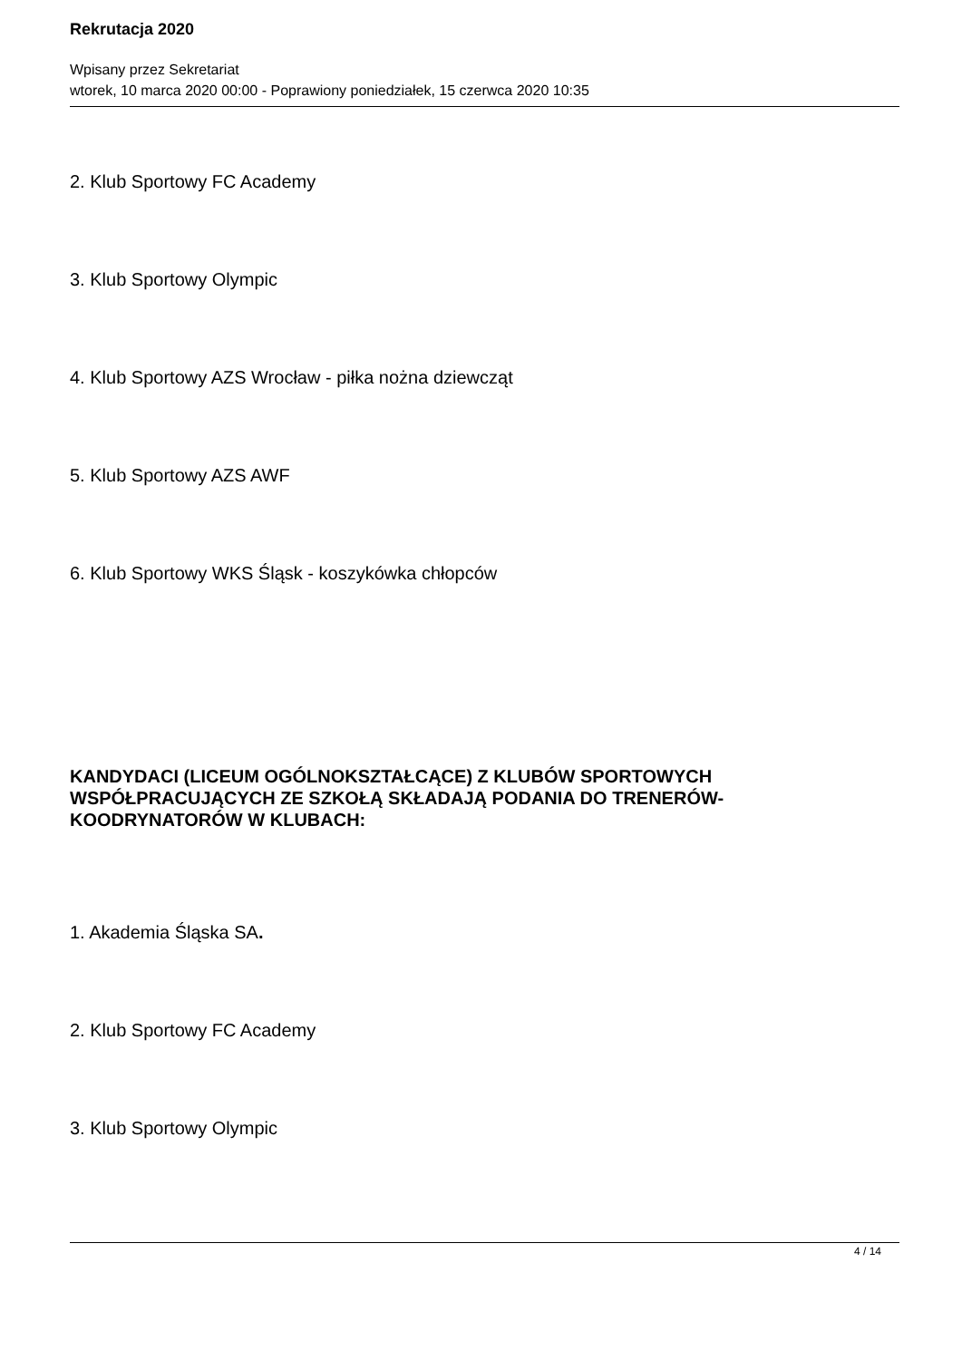Rekrutacja 2020
Wpisany przez Sekretariat
wtorek, 10 marca 2020 00:00 - Poprawiony poniedziałek, 15 czerwca 2020 10:35
2. Klub Sportowy FC Academy
3. Klub Sportowy Olympic
4. Klub Sportowy AZS Wrocław - piłka nożna dziewcząt
5. Klub Sportowy AZS AWF
6. Klub Sportowy WKS Śląsk - koszykówka chłopców
KANDYDACI (LICEUM OGÓLNOKSZTAŁCĄCE) Z KLUBÓW SPORTOWYCH WSPÓŁPRACUJĄCYCH ZE SZKOŁĄ SKŁADAJĄ PODANIA DO TRENERÓW- KOODRYNATORÓW W KLUBACH:
1. Akademia Śląska SA.
2. Klub Sportowy FC Academy
3. Klub Sportowy Olympic
4 / 14